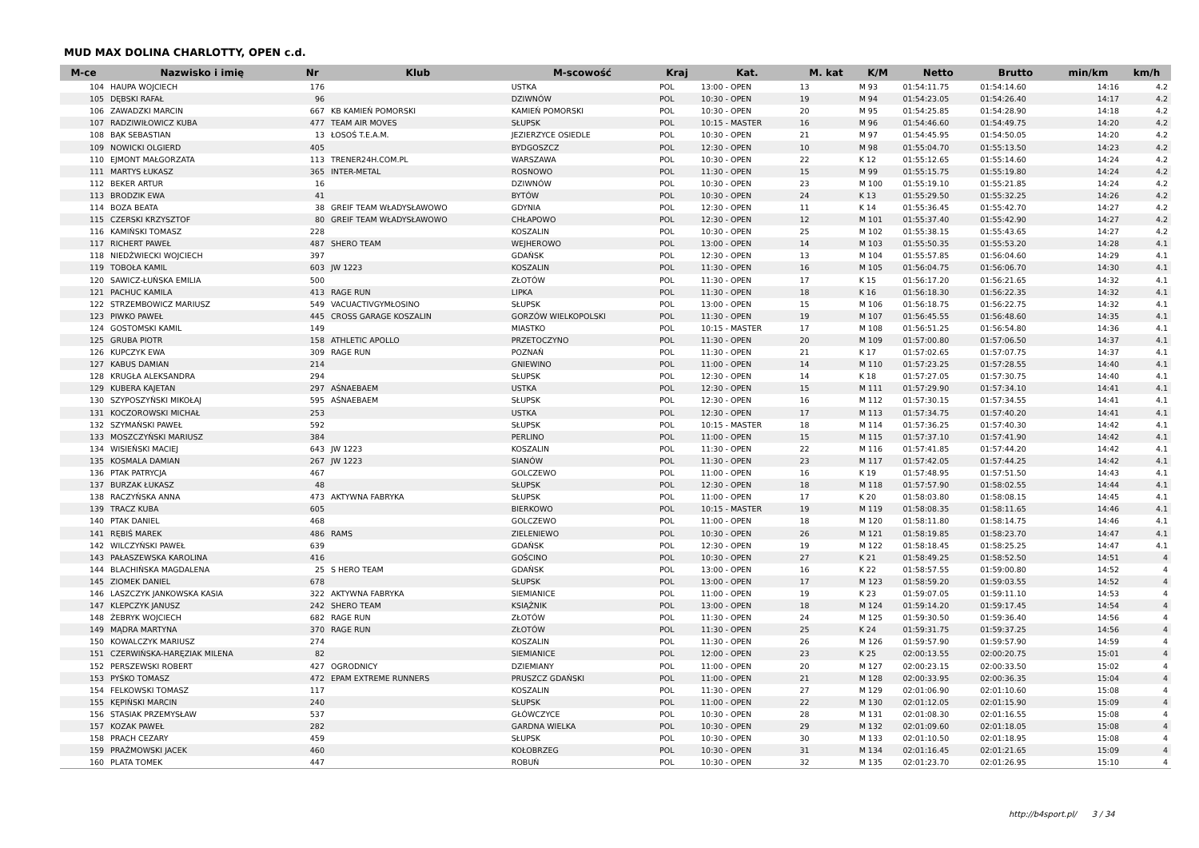MUD MAX DOLINA CHARLOTTY, OPEN c.d.
| M-ce | Nazwisko i imię | Nr | Klub | M-scowość | Kraj | Kat. | M. kat | K/M | Netto | Brutto | min/km | km/h |
| --- | --- | --- | --- | --- | --- | --- | --- | --- | --- | --- | --- | --- |
| 104 | HAUPA WOJCIECH | 176 | | USTKA | POL | 13:00 - OPEN | 13 | M 93 | 01:54:11.75 | 01:54:14.60 | 14:16 | 4.2 |
| 105 | DĘBSKI RAFAŁ | 96 | | DZIWNÓW | POL | 10:30 - OPEN | 19 | M 94 | 01:54:23.05 | 01:54:26.40 | 14:17 | 4.2 |
| 106 | ZAWADZKI MARCIN | 667 | KB KAMIEŃ POMORSKI | KAMIEŃ POMORSKI | POL | 10:30 - OPEN | 20 | M 95 | 01:54:25.85 | 01:54:28.90 | 14:18 | 4.2 |
| 107 | RADZIWIŁOWICZ KUBA | 477 | TEAM AIR MOVES | SŁUPSK | POL | 10:15 - MASTER | 16 | M 96 | 01:54:46.60 | 01:54:49.75 | 14:20 | 4.2 |
| 108 | BĄK SEBASTIAN | 13 | ŁOSOŚ T.E.A.M. | JEZIERZYCE OSIEDLE | POL | 10:30 - OPEN | 21 | M 97 | 01:54:45.95 | 01:54:50.05 | 14:20 | 4.2 |
| 109 | NOWICKI OLGIERD | 405 | | BYDGOSZCZ | POL | 12:30 - OPEN | 10 | M 98 | 01:55:04.70 | 01:55:13.50 | 14:23 | 4.2 |
| 110 | EJMONT MAŁGORZATA | 113 | TRENER24H.COM.PL | WARSZAWA | POL | 10:30 - OPEN | 22 | K 12 | 01:55:12.65 | 01:55:14.60 | 14:24 | 4.2 |
| 111 | MARTYS ŁUKASZ | 365 | INTER-METAL | ROSNOWO | POL | 11:30 - OPEN | 15 | M 99 | 01:55:15.75 | 01:55:19.80 | 14:24 | 4.2 |
| 112 | BEKER ARTUR | 16 | | DZIWNÓW | POL | 10:30 - OPEN | 23 | M 100 | 01:55:19.10 | 01:55:21.85 | 14:24 | 4.2 |
| 113 | BRODZIK EWA | 41 | | BYTÓW | POL | 10:30 - OPEN | 24 | K 13 | 01:55:29.50 | 01:55:32.25 | 14:26 | 4.2 |
| 114 | BOZA BEATA | 38 | GREIF TEAM WŁADYSŁAWOWO | GDYNIA | POL | 12:30 - OPEN | 11 | K 14 | 01:55:36.45 | 01:55:42.70 | 14:27 | 4.2 |
| 115 | CZERSKI KRZYSZTOF | 80 | GREIF TEAM WŁADYSŁAWOWO | CHŁAPOWO | POL | 12:30 - OPEN | 12 | M 101 | 01:55:37.40 | 01:55:42.90 | 14:27 | 4.2 |
| 116 | KAMIŃSKI TOMASZ | 228 | | KOSZALIN | POL | 10:30 - OPEN | 25 | M 102 | 01:55:38.15 | 01:55:43.65 | 14:27 | 4.2 |
| 117 | RICHERT PAWEŁ | 487 | SHERO TEAM | WEJHEROWO | POL | 13:00 - OPEN | 14 | M 103 | 01:55:50.35 | 01:55:53.20 | 14:28 | 4.1 |
| 118 | NIEDŹWIECKI WOJCIECH | 397 | | GDAŃSK | POL | 12:30 - OPEN | 13 | M 104 | 01:55:57.85 | 01:56:04.60 | 14:29 | 4.1 |
| 119 | TOBOŁA KAMIL | 603 | JW 1223 | KOSZALIN | POL | 11:30 - OPEN | 16 | M 105 | 01:56:04.75 | 01:56:06.70 | 14:30 | 4.1 |
| 120 | SAWICZ-ŁUŃSKA EMILIA | 500 | | ZŁOTÓW | POL | 11:30 - OPEN | 17 | K 15 | 01:56:17.20 | 01:56:21.65 | 14:32 | 4.1 |
| 121 | PACHUC KAMILA | 413 | RAGE RUN | LIPKA | POL | 11:30 - OPEN | 18 | K 16 | 01:56:18.30 | 01:56:22.35 | 14:32 | 4.1 |
| 122 | STRZEMBOWICZ MARIUSZ | 549 | VACUACTIVGYMŁOSINO | SŁUPSK | POL | 13:00 - OPEN | 15 | M 106 | 01:56:18.75 | 01:56:22.75 | 14:32 | 4.1 |
| 123 | PIWKO PAWEŁ | 445 | CROSS GARAGE KOSZALIN | GORZÓW WIELKOPOLSKI | POL | 11:30 - OPEN | 19 | M 107 | 01:56:45.55 | 01:56:48.60 | 14:35 | 4.1 |
| 124 | GOSTOMSKI KAMIL | 149 | | MIASTKO | POL | 10:15 - MASTER | 17 | M 108 | 01:56:51.25 | 01:56:54.80 | 14:36 | 4.1 |
| 125 | GRUBA PIOTR | 158 | ATHLETIC APOLLO | PRZETOCZYNO | POL | 11:30 - OPEN | 20 | M 109 | 01:57:00.80 | 01:57:06.50 | 14:37 | 4.1 |
| 126 | KUPCZYK EWA | 309 | RAGE RUN | POZNAŃ | POL | 11:30 - OPEN | 21 | K 17 | 01:57:02.65 | 01:57:07.75 | 14:37 | 4.1 |
| 127 | KABUS DAMIAN | 214 | | GNIEWINO | POL | 11:00 - OPEN | 14 | M 110 | 01:57:23.25 | 01:57:28.55 | 14:40 | 4.1 |
| 128 | KRUGŁA ALEKSANDRA | 294 | | SŁUPSK | POL | 12:30 - OPEN | 14 | K 18 | 01:57:27.05 | 01:57:30.75 | 14:40 | 4.1 |
| 129 | KUBERA KAJETAN | 297 | AŚNAEBAEM | USTKA | POL | 12:30 - OPEN | 15 | M 111 | 01:57:29.90 | 01:57:34.10 | 14:41 | 4.1 |
| 130 | SZYPOSZYŃSKI MIKOŁAJ | 595 | AŚNAEBAEM | SŁUPSK | POL | 12:30 - OPEN | 16 | M 112 | 01:57:30.15 | 01:57:34.55 | 14:41 | 4.1 |
| 131 | KOCZOROWSKI MICHAŁ | 253 | | USTKA | POL | 12:30 - OPEN | 17 | M 113 | 01:57:34.75 | 01:57:40.20 | 14:41 | 4.1 |
| 132 | SZYMAŃSKI PAWEŁ | 592 | | SŁUPSK | POL | 10:15 - MASTER | 18 | M 114 | 01:57:36.25 | 01:57:40.30 | 14:42 | 4.1 |
| 133 | MOSZCZYŃSKI MARIUSZ | 384 | | PERLINO | POL | 11:00 - OPEN | 15 | M 115 | 01:57:37.10 | 01:57:41.90 | 14:42 | 4.1 |
| 134 | WISIEŃSKI MACIEJ | 643 | JW 1223 | KOSZALIN | POL | 11:30 - OPEN | 22 | M 116 | 01:57:41.85 | 01:57:44.20 | 14:42 | 4.1 |
| 135 | KOSMALA DAMIAN | 267 | JW 1223 | SIANÓW | POL | 11:30 - OPEN | 23 | M 117 | 01:57:42.05 | 01:57:44.25 | 14:42 | 4.1 |
| 136 | PTAK PATRYCJA | 467 | | GOLCZEWO | POL | 11:00 - OPEN | 16 | K 19 | 01:57:48.95 | 01:57:51.50 | 14:43 | 4.1 |
| 137 | BURZAK ŁUKASZ | 48 | | SŁUPSK | POL | 12:30 - OPEN | 18 | M 118 | 01:57:57.90 | 01:58:02.55 | 14:44 | 4.1 |
| 138 | RACZYŃSKA ANNA | 473 | AKTYWNA FABRYKA | SŁUPSK | POL | 11:00 - OPEN | 17 | K 20 | 01:58:03.80 | 01:58:08.15 | 14:45 | 4.1 |
| 139 | TRACZ KUBA | 605 | | BIERKOWO | POL | 10:15 - MASTER | 19 | M 119 | 01:58:08.35 | 01:58:11.65 | 14:46 | 4.1 |
| 140 | PTAK DANIEL | 468 | | GOLCZEWO | POL | 11:00 - OPEN | 18 | M 120 | 01:58:11.80 | 01:58:14.75 | 14:46 | 4.1 |
| 141 | RĘBIŚ MAREK | 486 | RAMS | ZIELENIEWO | POL | 10:30 - OPEN | 26 | M 121 | 01:58:19.85 | 01:58:23.70 | 14:47 | 4.1 |
| 142 | WILCZYŃSKI PAWEŁ | 639 | | GDAŃSK | POL | 12:30 - OPEN | 19 | M 122 | 01:58:18.45 | 01:58:25.25 | 14:47 | 4.1 |
| 143 | PAŁASZEWSKA KAROLINA | 416 | | GOŚCINO | POL | 10:30 - OPEN | 27 | K 21 | 01:58:49.25 | 01:58:52.50 | 14:51 | 4 |
| 144 | BLACHIŃSKA MAGDALENA | 25 | S HERO TEAM | GDAŃSK | POL | 13:00 - OPEN | 16 | K 22 | 01:58:57.55 | 01:59:00.80 | 14:52 | 4 |
| 145 | ZIOMEK DANIEL | 678 | | SŁUPSK | POL | 13:00 - OPEN | 17 | M 123 | 01:58:59.20 | 01:59:03.55 | 14:52 | 4 |
| 146 | LASZCZYK JANKOWSKA KASIA | 322 | AKTYWNA FABRYKA | SIEMIANICE | POL | 11:00 - OPEN | 19 | K 23 | 01:59:07.05 | 01:59:11.10 | 14:53 | 4 |
| 147 | KLEPCZYK JANUSZ | 242 | SHERO TEAM | KSIĄŻNIK | POL | 13:00 - OPEN | 18 | M 124 | 01:59:14.20 | 01:59:17.45 | 14:54 | 4 |
| 148 | ŻEBRYK WOJCIECH | 682 | RAGE RUN | ZŁOTÓW | POL | 11:30 - OPEN | 24 | M 125 | 01:59:30.50 | 01:59:36.40 | 14:56 | 4 |
| 149 | MĄDRA MARTYNA | 370 | RAGE RUN | ZŁOTÓW | POL | 11:30 - OPEN | 25 | K 24 | 01:59:31.75 | 01:59:37.25 | 14:56 | 4 |
| 150 | KOWALCZYK MARIUSZ | 274 | | KOSZALIN | POL | 11:30 - OPEN | 26 | M 126 | 01:59:57.90 | 01:59:57.90 | 14:59 | 4 |
| 151 | CZERWIŃSKA-HARĘZIAK MILENA | 82 | | SIEMIANICE | POL | 12:00 - OPEN | 23 | K 25 | 02:00:13.55 | 02:00:20.75 | 15:01 | 4 |
| 152 | PERSZEWSKI ROBERT | 427 | OGRODNICY | DZIEMIANY | POL | 11:00 - OPEN | 20 | M 127 | 02:00:23.15 | 02:00:33.50 | 15:02 | 4 |
| 153 | PYŚKO TOMASZ | 472 | EPAM EXTREME RUNNERS | PRUSZCZ GDAŃSKI | POL | 11:00 - OPEN | 21 | M 128 | 02:00:33.95 | 02:00:36.35 | 15:04 | 4 |
| 154 | FELKOWSKI TOMASZ | 117 | | KOSZALIN | POL | 11:30 - OPEN | 27 | M 129 | 02:01:06.90 | 02:01:10.60 | 15:08 | 4 |
| 155 | KĘPIŃSKI MARCIN | 240 | | SŁUPSK | POL | 11:00 - OPEN | 22 | M 130 | 02:01:12.05 | 02:01:15.90 | 15:09 | 4 |
| 156 | STASIAK PRZEMYSŁAW | 537 | | GŁÓWCZYCE | POL | 10:30 - OPEN | 28 | M 131 | 02:01:08.30 | 02:01:16.55 | 15:08 | 4 |
| 157 | KOZAK PAWEŁ | 282 | | GARDNA WIELKA | POL | 10:30 - OPEN | 29 | M 132 | 02:01:09.60 | 02:01:18.05 | 15:08 | 4 |
| 158 | PRACH CEZARY | 459 | | SŁUPSK | POL | 10:30 - OPEN | 30 | M 133 | 02:01:10.50 | 02:01:18.95 | 15:08 | 4 |
| 159 | PRAŹMOWSKI JACEK | 460 | | KOŁOBRZEG | POL | 10:30 - OPEN | 31 | M 134 | 02:01:16.45 | 02:01:21.65 | 15:09 | 4 |
| 160 | PLATA TOMEK | 447 | | ROBUŃ | POL | 10:30 - OPEN | 32 | M 135 | 02:01:23.70 | 02:01:26.95 | 15:10 | 4 |
http://b4sport.pl/ 3 / 34